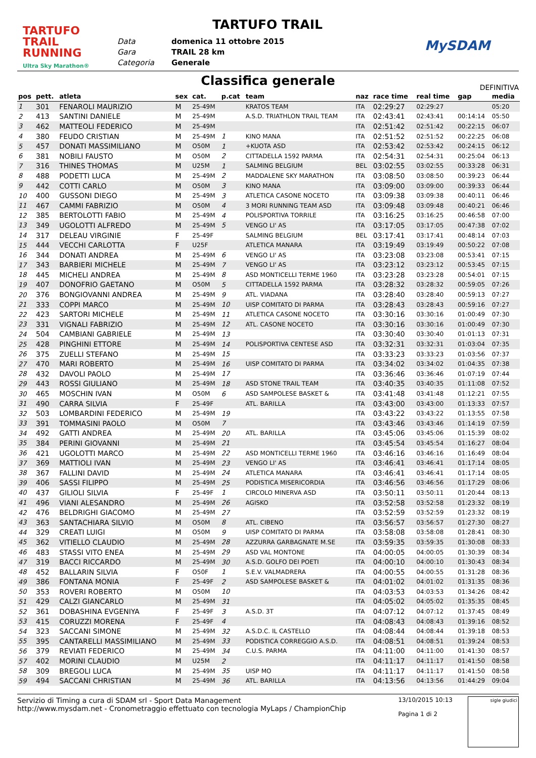TARTUFO TRAIL
RUNNING
Ultra Sky Marathon®
TARTUFO TRAIL
Data domenica 11 ottobre 2015
Gara TRAIL 28 km
Categoria Generale
MySDAM
Classifica generale
DEFINITIVA
| pos | pett. | atleta | sex | cat. | p.cat | team | naz | race time | real time | gap | media |
| --- | --- | --- | --- | --- | --- | --- | --- | --- | --- | --- | --- |
| 1 | 301 | FENAROLI MAURIZIO | M | 25-49M | | KRATOS TEAM | ITA | 02:29:27 | 02:29:27 | | 05:20 |
| 2 | 413 | SANTINI DANIELE | M | 25-49M | | A.S.D. TRIATHLON TRAIL TEAM | ITA | 02:43:41 | 02:43:41 | 00:14:14 | 05:50 |
| 3 | 462 | MATTEOLI FEDERICO | M | 25-49M | | | ITA | 02:51:42 | 02:51:42 | 00:22:15 | 06:07 |
| 4 | 380 | FEUDO CRISTIAN | M | 25-49M | 1 | KINO MANA | ITA | 02:51:52 | 02:51:52 | 00:22:25 | 06:08 |
| 5 | 457 | DONATI MASSIMILIANO | M | O50M | 1 | +KUOTA ASD | ITA | 02:53:42 | 02:53:42 | 00:24:15 | 06:12 |
| 6 | 381 | NOBILI FAUSTO | M | O50M | 2 | CITTADELLA 1592 PARMA | ITA | 02:54:31 | 02:54:31 | 00:25:04 | 06:13 |
| 7 | 316 | THINES THOMAS | M | U25M | 1 | SALMING BELGIUM | BEL | 03:02:55 | 03:02:55 | 00:33:28 | 06:31 |
| 8 | 488 | PODETTI LUCA | M | 25-49M | 2 | MADDALENE SKY MARATHON | ITA | 03:08:50 | 03:08:50 | 00:39:23 | 06:44 |
| 9 | 442 | COTTI CARLO | M | O50M | 3 | KINO MANA | ITA | 03:09:00 | 03:09:00 | 00:39:33 | 06:44 |
| 10 | 400 | GUSSONI DIEGO | M | 25-49M | 3 | ATLETICA CASONE NOCETO | ITA | 03:09:38 | 03:09:38 | 00:40:11 | 06:46 |
| 11 | 467 | CAMMI FABRIZIO | M | O50M | 4 | 3 MORI RUNNING TEAM ASD | ITA | 03:09:48 | 03:09:48 | 00:40:21 | 06:46 |
| 12 | 385 | BERTOLOTTI FABIO | M | 25-49M | 4 | POLISPORTIVA TORRILE | ITA | 03:16:25 | 03:16:25 | 00:46:58 | 07:00 |
| 13 | 349 | UGOLOTTI ALFREDO | M | 25-49M | 5 | VENGO LI' AS | ITA | 03:17:05 | 03:17:05 | 00:47:38 | 07:02 |
| 14 | 317 | DELEAU VIRGINIE | F | 25-49F | | SALMING BELGIUM | BEL | 03:17:41 | 03:17:41 | 00:48:14 | 07:03 |
| 15 | 444 | VECCHI CARLOTTA | F | U25F | | ATLETICA MANARA | ITA | 03:19:49 | 03:19:49 | 00:50:22 | 07:08 |
| 16 | 344 | DONATI ANDREA | M | 25-49M | 6 | VENGO LI' AS | ITA | 03:23:08 | 03:23:08 | 00:53:41 | 07:15 |
| 17 | 343 | BARBIERI MICHELE | M | 25-49M | 7 | VENGO LI' AS | ITA | 03:23:12 | 03:23:12 | 00:53:45 | 07:15 |
| 18 | 445 | MICHELI ANDREA | M | 25-49M | 8 | ASD MONTICELLI TERME 1960 | ITA | 03:23:28 | 03:23:28 | 00:54:01 | 07:15 |
| 19 | 407 | DONOFRIO GAETANO | M | O50M | 5 | CITTADELLA 1592 PARMA | ITA | 03:28:32 | 03:28:32 | 00:59:05 | 07:26 |
| 20 | 376 | BONGIOVANNI ANDREA | M | 25-49M | 9 | ATL. VIADANA | ITA | 03:28:40 | 03:28:40 | 00:59:13 | 07:27 |
| 21 | 333 | COPPI MARCO | M | 25-49M | 10 | UISP COMITATO DI PARMA | ITA | 03:28:43 | 03:28:43 | 00:59:16 | 07:27 |
| 22 | 423 | SARTORI MICHELE | M | 25-49M | 11 | ATLETICA CASONE NOCETO | ITA | 03:30:16 | 03:30:16 | 01:00:49 | 07:30 |
| 23 | 331 | VIGNALI FABRIZIO | M | 25-49M | 12 | ATL. CASONE NOCETO | ITA | 03:30:16 | 03:30:16 | 01:00:49 | 07:30 |
| 24 | 504 | CAMBIANI GABRIELE | M | 25-49M | 13 | | ITA | 03:30:40 | 03:30:40 | 01:01:13 | 07:31 |
| 25 | 428 | PINGHINI ETTORE | M | 25-49M | 14 | POLISPORTIVA CENTESE ASD | ITA | 03:32:31 | 03:32:31 | 01:03:04 | 07:35 |
| 26 | 375 | ZUELLI STEFANO | M | 25-49M | 15 | | ITA | 03:33:23 | 03:33:23 | 01:03:56 | 07:37 |
| 27 | 470 | MARI ROBERTO | M | 25-49M | 16 | UISP COMITATO DI PARMA | ITA | 03:34:02 | 03:34:02 | 01:04:35 | 07:38 |
| 28 | 432 | DAVOLI PAOLO | M | 25-49M | 17 | | ITA | 03:36:46 | 03:36:46 | 01:07:19 | 07:44 |
| 29 | 443 | ROSSI GIULIANO | M | 25-49M | 18 | ASD STONE TRAIL TEAM | ITA | 03:40:35 | 03:40:35 | 01:11:08 | 07:52 |
| 30 | 465 | MOSCHIN IVAN | M | O50M | 6 | ASD SAMPOLESE BASKET & | ITA | 03:41:48 | 03:41:48 | 01:12:21 | 07:55 |
| 31 | 490 | CARRA SILVIA | F | 25-49F | | ATL. BARILLA | ITA | 03:43:00 | 03:43:00 | 01:13:33 | 07:57 |
| 32 | 503 | LOMBARDINI FEDERICO | M | 25-49M | 19 | | ITA | 03:43:22 | 03:43:22 | 01:13:55 | 07:58 |
| 33 | 391 | TOMMASINI PAOLO | M | O50M | 7 | | ITA | 03:43:46 | 03:43:46 | 01:14:19 | 07:59 |
| 34 | 492 | GATTI ANDREA | M | 25-49M | 20 | ATL. BARILLA | ITA | 03:45:06 | 03:45:06 | 01:15:39 | 08:02 |
| 35 | 384 | PERINI GIOVANNI | M | 25-49M | 21 | | ITA | 03:45:54 | 03:45:54 | 01:16:27 | 08:04 |
| 36 | 421 | UGOLOTTI MARCO | M | 25-49M | 22 | ASD MONTICELLI TERME 1960 | ITA | 03:46:16 | 03:46:16 | 01:16:49 | 08:04 |
| 37 | 369 | MATTIOLI IVAN | M | 25-49M | 23 | VENGO LI' AS | ITA | 03:46:41 | 03:46:41 | 01:17:14 | 08:05 |
| 38 | 367 | FALLINI DAVID | M | 25-49M | 24 | ATLETICA MANARA | ITA | 03:46:41 | 03:46:41 | 01:17:14 | 08:05 |
| 39 | 406 | SASSI FILIPPO | M | 25-49M | 25 | PODISTICA MISERICORDIA | ITA | 03:46:56 | 03:46:56 | 01:17:29 | 08:06 |
| 40 | 437 | GILIOLI SILVIA | F | 25-49F | 1 | CIRCOLO MINERVA ASD | ITA | 03:50:11 | 03:50:11 | 01:20:44 | 08:13 |
| 41 | 496 | VIANI ALESANDRO | M | 25-49M | 26 | AGISKO | ITA | 03:52:58 | 03:52:58 | 01:23:32 | 08:19 |
| 42 | 476 | BELDRIGHI GIACOMO | M | 25-49M | 27 | | ITA | 03:52:59 | 03:52:59 | 01:23:32 | 08:19 |
| 43 | 363 | SANTACHIARA SILVIO | M | O50M | 8 | ATL. CIBENO | ITA | 03:56:57 | 03:56:57 | 01:27:30 | 08:27 |
| 44 | 329 | CREATI LUIGI | M | O50M | 9 | UISP COMITATO DI PARMA | ITA | 03:58:08 | 03:58:08 | 01:28:41 | 08:30 |
| 45 | 362 | VITIELLO CLAUDIO | M | 25-49M | 28 | AZZURRA GARBAGNATE M.SE | ITA | 03:59:35 | 03:59:35 | 01:30:08 | 08:33 |
| 46 | 483 | STASSI VITO ENEA | M | 25-49M | 29 | ASD VAL MONTONE | ITA | 04:00:05 | 04:00:05 | 01:30:39 | 08:34 |
| 47 | 319 | BACCI RICCARDO | M | 25-49M | 30 | A.S.D. GOLFO DEI POETI | ITA | 04:00:10 | 04:00:10 | 01:30:43 | 08:34 |
| 48 | 452 | BALLARIN SILVIA | F | O50F | 1 | S.E.V. VALMADRERA | ITA | 04:00:55 | 04:00:55 | 01:31:28 | 08:36 |
| 49 | 386 | FONTANA MONIA | F | 25-49F | 2 | ASD SAMPOLESE BASKET & | ITA | 04:01:02 | 04:01:02 | 01:31:35 | 08:36 |
| 50 | 353 | ROVERI ROBERTO | M | O50M | 10 | | ITA | 04:03:53 | 04:03:53 | 01:34:26 | 08:42 |
| 51 | 429 | CALZI GIANCARLO | M | 25-49M | 31 | | ITA | 04:05:02 | 04:05:02 | 01:35:35 | 08:45 |
| 52 | 361 | DOBASHINA EVGENIYA | F | 25-49F | 3 | A.S.D. 3T | ITA | 04:07:12 | 04:07:12 | 01:37:45 | 08:49 |
| 53 | 415 | CORUZZI MORENA | F | 25-49F | 4 | | ITA | 04:08:43 | 04:08:43 | 01:39:16 | 08:52 |
| 54 | 323 | SACCANI SIMONE | M | 25-49M | 32 | A.S.D.C. IL CASTELLO | ITA | 04:08:44 | 04:08:44 | 01:39:18 | 08:53 |
| 55 | 395 | CANTARELLI MASSIMILIANO | M | 25-49M | 33 | PODISTICA CORREGGIO A.S.D. | ITA | 04:08:51 | 04:08:51 | 01:39:24 | 08:53 |
| 56 | 379 | REVIATI FEDERICO | M | 25-49M | 34 | C.U.S. PARMA | ITA | 04:11:00 | 04:11:00 | 01:41:30 | 08:57 |
| 57 | 402 | MORINI CLAUDIO | M | U25M | 2 | | ITA | 04:11:17 | 04:11:17 | 01:41:50 | 08:58 |
| 58 | 309 | BREGOLI LUCA | M | 25-49M | 35 | UISP MO | ITA | 04:11:17 | 04:11:17 | 01:41:50 | 08:58 |
| 59 | 494 | SACCANI CHRISTIAN | M | 25-49M | 36 | ATL. BARILLA | ITA | 04:13:56 | 04:13:56 | 01:44:29 | 09:04 |
Servizio di Timing a cura di SDAM srl - Sport Data Management
http://www.mysdam.net - Cronometraggio effettuato con tecnologia MyLaps / ChampionChip
13/10/2015 10:13
Pagina 1 di 2
sigle giudici